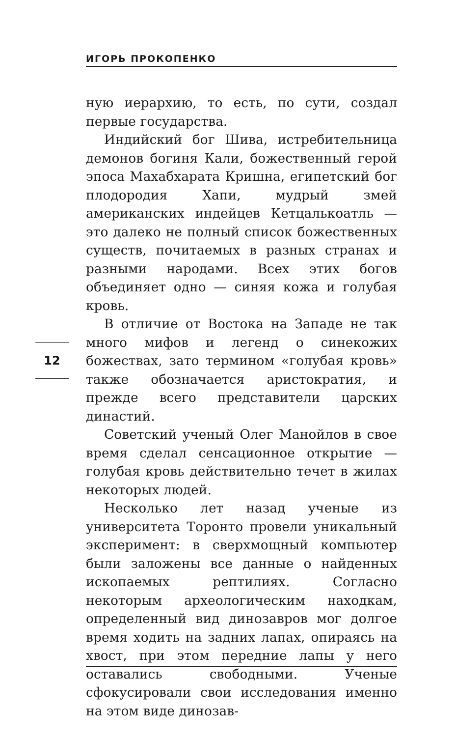ИГОРЬ ПРОКОПЕНКО
ную иерархию, то есть, по сути, создал первые государства.
Индийский бог Шива, истребительница демонов богиня Кали, божественный герой эпоса Махабхарата Кришна, египетский бог плодородия Хапи, мудрый змей американских индейцев Кетцалькоатль — это далеко не полный список божественных существ, почитаемых в разных странах и разными народами. Всех этих богов объединяет одно — синяя кожа и голубая кровь.
В отличие от Востока на Западе не так много мифов и легенд о синекожих божествах, зато термином «голубая кровь» также обозначается аристократия, и прежде всего представители царских династий.
Советский ученый Олег Манойлов в свое время сделал сенсационное открытие — голубая кровь действительно течет в жилах некоторых людей.
Несколько лет назад ученые из университета Торонто провели уникальный эксперимент: в сверхмощный компьютер были заложены все данные о найденных ископаемых рептилиях. Согласно некоторым археологическим находкам, определенный вид динозавров мог долгое время ходить на задних лапах, опираясь на хвост, при этом передние лапы у него оставались свободными. Ученые сфокусировали свои исследования именно на этом виде динозав-
12